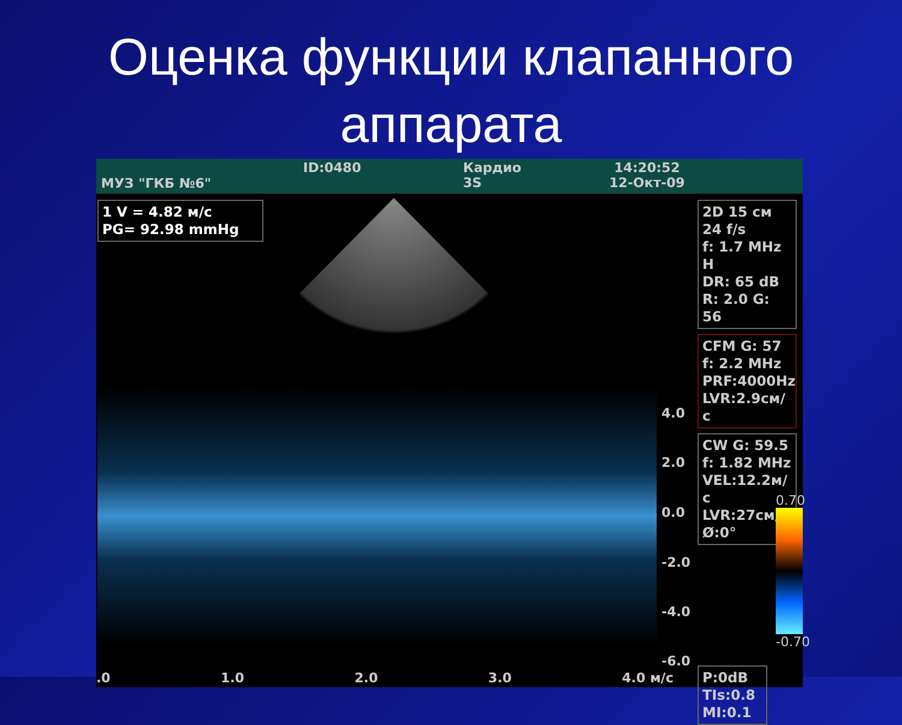Оценка функции клапанного
аппарата
МУЗ "ГКБ №6"
ID:0480 Кардио
3S
14:20:52
12-Окт-09
1 V = 4.82 м/с
PG= 92.98 mmHg
2D 15 см
24 f/s
f: 1.7 MHz H
DR: 65 dB
R: 2.0 G: 56
CFM G: 57
f: 2.2 MHz
PRF:4000Hz
LVR:2.9см/с
CW G: 59.5
f: 1.82 MHz
VEL:12.2м/с
LVR:27см/с
Ø:0°
P:0dB
TIs:0.8
MI:0.1
4.0
2.0
0.0
-2.0
-4.0
-6.0
0.70
-0.70
.0 1.0 2.0 3.0 4.0 м/с